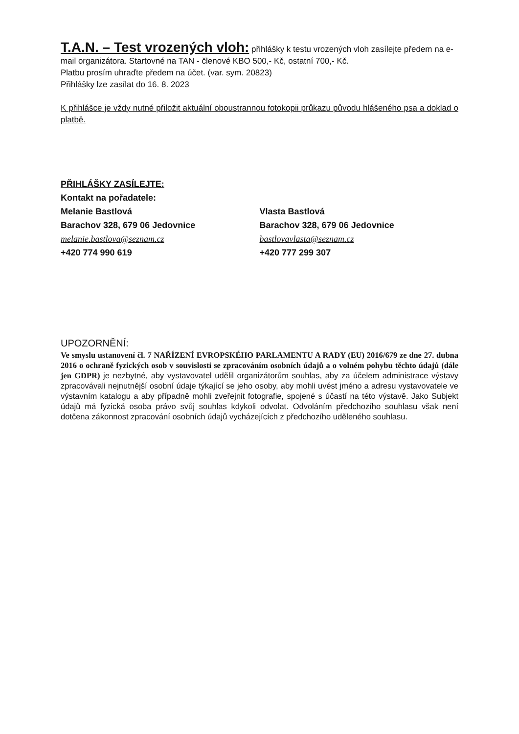T.A.N. – Test vrozených vloh: přihlášky k testu vrozených vloh zasílejte předem na e-mail organizátora. Startovné na TAN - členové KBO 500,- Kč, ostatní 700,- Kč.
Platbu prosím uhraďte předem na účet. (var. sym. 20823)
Přihlášky lze zasílat do 16. 8. 2023
K přihlášce je vždy nutné přiložit aktuální oboustrannou fotokopii průkazu původu hlášeného psa a doklad o platbě.
PŘIHLÁŠKY ZASÍLEJTE:
Kontakt na pořadatele:
Melanie Bastlová
Barachov 328, 679 06 Jedovnice
melanie.bastlova@seznam.cz
+420 774 990 619
Vlasta Bastlová
Barachov 328, 679 06 Jedovnice
bastlovavlasta@seznam.cz
+420 777 299 307
UPOZORNĚNÍ:
Ve smyslu ustanovení čl. 7 NAŘÍZENÍ EVROPSKÉHO PARLAMENTU A RADY (EU) 2016/679 ze dne 27. dubna 2016 o ochraně fyzických osob v souvislosti se zpracováním osobních údajů a o volném pohybu těchto údajů (dále jen GDPR) je nezbytné, aby vystavovatel udělil organizátorům souhlas, aby za účelem administrace výstavy zpracovávali nejnutnější osobní údaje týkající se jeho osoby, aby mohli uvést jméno a adresu vystavovatele ve výstavním katalogu a aby případně mohli zveřejnit fotografie, spojené s účastí na této výstavě. Jako Subjekt údajů má fyzická osoba právo svůj souhlas kdykoli odvolat. Odvoláním předchozího souhlasu však není dotčena zákonnost zpracování osobních údajů vycházejících z předchozího uděleného souhlasu.